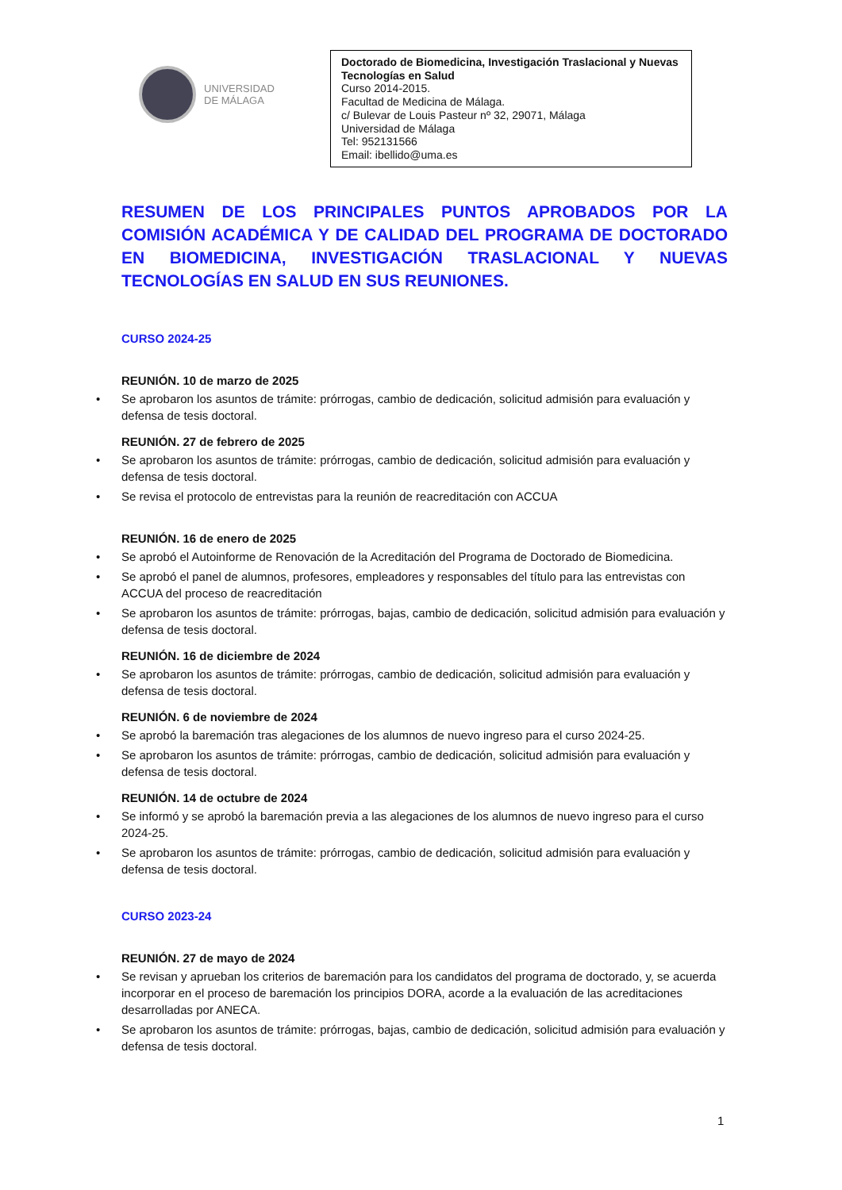UNIVERSIDAD
DE MÁLAGA
Doctorado de Biomedicina, Investigación Traslacional y Nuevas Tecnologías en Salud
Curso 2014-2015.
Facultad de Medicina de Málaga.
c/ Bulevar de Louis Pasteur nº 32, 29071, Málaga
Universidad de Málaga
Tel: 952131566
Email: ibellido@uma.es
RESUMEN DE LOS PRINCIPALES PUNTOS APROBADOS POR LA COMISIÓN ACADÉMICA Y DE CALIDAD DEL PROGRAMA DE DOCTORADO EN BIOMEDICINA, INVESTIGACIÓN TRASLACIONAL Y NUEVAS TECNOLOGÍAS EN SALUD EN SUS REUNIONES.
CURSO 2024-25
REUNIÓN. 10 de marzo de 2025
• Se aprobaron los asuntos de trámite: prórrogas, cambio de dedicación, solicitud admisión para evaluación y defensa de tesis doctoral.
REUNIÓN. 27 de febrero de 2025
• Se aprobaron los asuntos de trámite: prórrogas, cambio de dedicación, solicitud admisión para evaluación y defensa de tesis doctoral.
• Se revisa el protocolo de entrevistas para la reunión de reacreditación con ACCUA
REUNIÓN. 16 de enero de 2025
• Se aprobó el Autoinforme de Renovación de la Acreditación del Programa de Doctorado de Biomedicina.
• Se aprobó el panel de alumnos, profesores, empleadores y responsables del título para las entrevistas con ACCUA del proceso de reacreditación
• Se aprobaron los asuntos de trámite: prórrogas, bajas, cambio de dedicación, solicitud admisión para evaluación y defensa de tesis doctoral.
REUNIÓN. 16 de diciembre de 2024
• Se aprobaron los asuntos de trámite: prórrogas, cambio de dedicación, solicitud admisión para evaluación y defensa de tesis doctoral.
REUNIÓN. 6 de noviembre de 2024
• Se aprobó la baremación tras alegaciones de los alumnos de nuevo ingreso para el curso 2024-25.
• Se aprobaron los asuntos de trámite: prórrogas, cambio de dedicación, solicitud admisión para evaluación y defensa de tesis doctoral.
REUNIÓN. 14 de octubre de 2024
• Se informó y se aprobó la baremación previa a las alegaciones de los alumnos de nuevo ingreso para el curso 2024-25.
• Se aprobaron los asuntos de trámite: prórrogas, cambio de dedicación, solicitud admisión para evaluación y defensa de tesis doctoral.
CURSO 2023-24
REUNIÓN. 27 de mayo de 2024
• Se revisan y aprueban los criterios de baremación para los candidatos del programa de doctorado, y, se acuerda incorporar en el proceso de baremación los principios DORA, acorde a la evaluación de las acreditaciones desarrolladas por ANECA.
• Se aprobaron los asuntos de trámite: prórrogas, bajas, cambio de dedicación, solicitud admisión para evaluación y defensa de tesis doctoral.
1